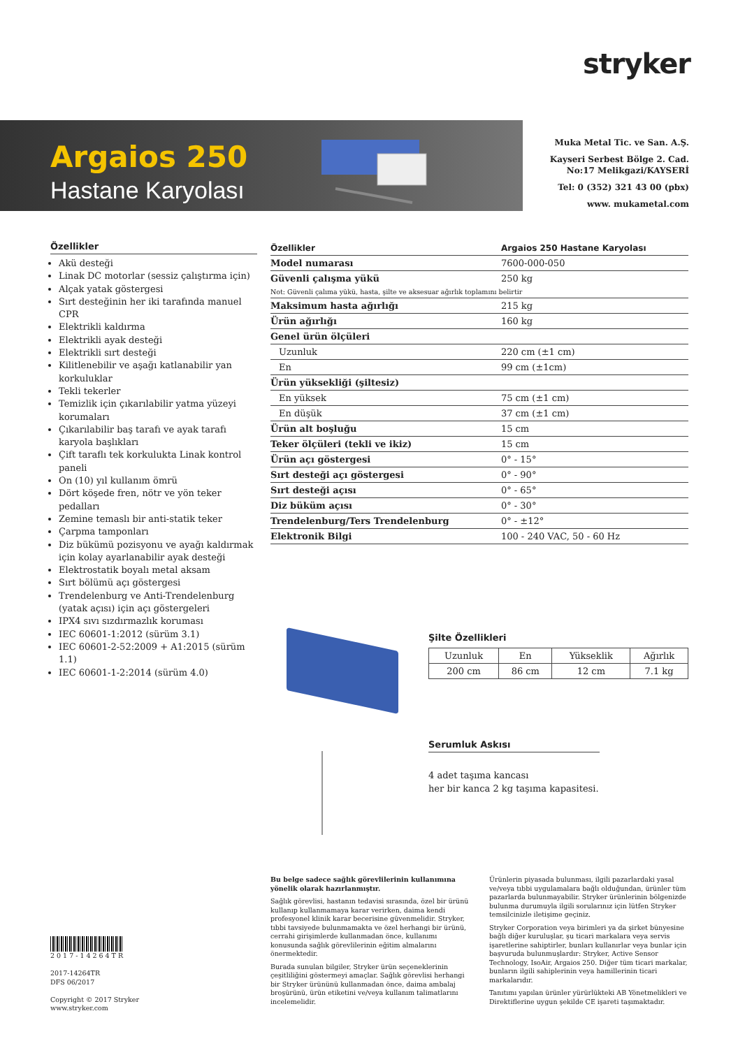stryker
Argaios 250
Hastane Karyolası
Muka Metal Tic. ve San. A.Ş.
Kayseri Serbest Bölge 2. Cad.
No:17 Melikgazi/KAYSERİ
Tel: 0 (352) 321 43 00 (pbx)
www. mukametal.com
Özellikler
Akü desteği
Linak DC motorlar (sessiz çalıştırma için)
Alçak yatak göstergesi
Sırt desteğinin her iki tarafında manuel CPR
Elektrikli kaldırma
Elektrikli ayak desteği
Elektrikli sırt desteği
Kilitlenebilir ve aşağı katlanabilir yan korkuluklar
Tekli tekerler
Temizlik için çıkarılabilir yatma yüzeyi korumaları
Çıkarılabilir baş tarafı ve ayak tarafı karyola başlıkları
Çift taraflı tek korkulukta Linak kontrol paneli
On (10) yıl kullanım ömrü
Dört köşede fren, nötr ve yön teker pedalları
Zemine temaslı bir anti-statik teker
Çarpma tamponları
Diz bükümü pozisyonu ve ayağı kaldırmak için kolay ayarlanabilir ayak desteği
Elektrostatik boyalı metal aksam
Sırt bölümü açı göstergesi
Trendelenburg ve Anti-Trendelenburg (yatak açısı) için açı göstergeleri
IPX4 sıvı sızdırmazlık koruması
IEC 60601-1:2012 (sürüm 3.1)
IEC 60601-2-52:2009 + A1:2015 (sürüm 1.1)
IEC 60601-1-2:2014 (sürüm 4.0)
| Özellikler | Argaios 250 Hastane Karyolası |
| --- | --- |
| Model numarası | 7600-000-050 |
| Güvenli çalışma yükü | 250 kg |
| Not: Güvenli çalıma yükü, hasta, şilte ve aksesuar ağırlık toplamını belirtir | |
| Maksimum hasta ağırlığı | 215 kg |
| Ürün ağırlığı | 160 kg |
| Genel ürün ölçüleri | |
| Uzunluk | 220 cm (±1 cm) |
| En | 99 cm (±1cm) |
| Ürün yüksekliği (şiltesiz) | |
| En yüksek | 75 cm (±1 cm) |
| En düşük | 37 cm (±1 cm) |
| Ürün alt boşluğu | 15 cm |
| Teker ölçüleri (tekli ve ikiz) | 15 cm |
| Ürün açı göstergesi | 0° - 15° |
| Sırt desteği açı göstergesi | 0° - 90° |
| Sırt desteği açısı | 0° - 65° |
| Diz büküm açısı | 0° - 30° |
| Trendelenburg/Ters Trendelenburg | 0° - ±12° |
| Elektronik Bilgi | 100 - 240 VAC, 50 - 60 Hz |
Şilte Özellikleri
| Uzunluk | En | Yükseklik | Ağırlık |
| 200 cm | 86 cm | 12 cm | 7.1 kg |
Serumluk Askısı
4 adet taşıma kancası
her bir kanca 2 kg taşıma kapasitesi.
Bu belge sadece sağlık görevlilerinin kullanımına yönelik olarak hazırlanmıştır.
Sağlık görevlisi, hastanın tedavisi sırasında, özel bir ürünü kullanıp kullanmamaya karar verirken, daima kendi profesyonel klinik karar becerisine güvenmelidir. Stryker, tıbbi tavsiyede bulunmamakta ve özel herhangi bir ürünü, cerrahi girişimlerde kullanmadan önce, kullanımı konusunda sağlık görevlilerinin eğitim almalarını önermektedir.
Burada sunulan bilgiler, Stryker ürün seçeneklerinin çeşitliliğini göstermeyi amaçlar. Sağlık görevlisi herhangi bir Stryker ürününü kullanmadan önce, daima ambalaj broşürünü, ürün etiketini ve/veya kullanım talimatlarını incelemelidir.
Ürünlerin piyasada bulunması, ilgili pazarlardaki yasal ve/veya tıbbi uygulamalara bağlı olduğundan, ürünler tüm pazarlarda bulunmayabilir. Stryker ürünlerinin bölgenizde bulunma durumuyla ilgili sorularınız için lütfen Stryker temsilcinizle iletişime geçiniz.
Stryker Corporation veya birimleri ya da şirket bünyesine bağlı diğer kuruluşlar, şu ticari markalara veya servis işaretlerine sahiptirler, bunları kullanırlar veya bunlar için başvuruda bulunmuşlardır: Stryker, Active Sensor Technology, IsoAir, Argaios 250. Diğer tüm ticari markalar, bunların ilgili sahiplerinin veya hamillerinin ticari markalarıdır.
Tanıtımı yapılan ürünler yürürlükteki AB Yönetmelikleri ve Direktiflerine uygun şekilde CE işareti taşımaktadır.
2017-14264TR
2017-14264TR
DFS 06/2017
Copyright © 2017 Stryker
www.stryker.com